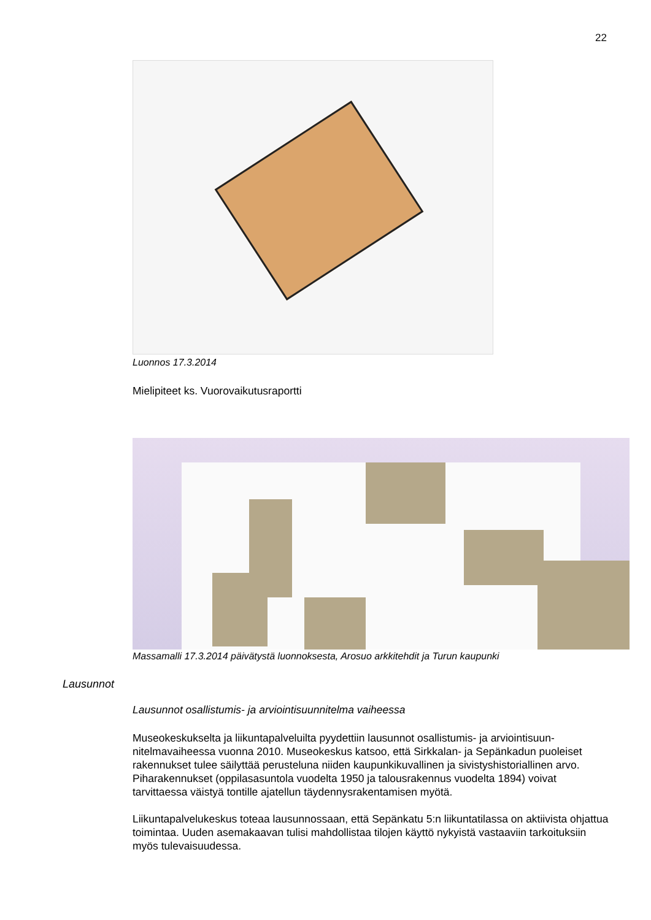22
Luonnos 17.3.2014
Mielipiteet ks. Vuorovaikutusraportti
Massamalli 17.3.2014 päivätystä luonnoksesta, Arosuo arkkitehdit ja Turun kaupunki
Lausunnot
Lausunnot osallistumis- ja arviointisuunnitelma vaiheessa
Museokeskukselta ja liikuntapalveluilta pyydettiin lausunnot osallistumis- ja arviointisuun­nitelmavaiheessa vuonna 2010. Museokeskus katsoo, että Sirkkalan- ja Sepänkadun puoleiset rakennukset tulee säilyttää perusteluna niiden kaupunkikuvallinen ja sivistyshis­toriallinen arvo. Piharakennukset (oppilasasuntola vuodelta 1950 ja talousrakennus vuo­delta 1894) voivat tarvittaessa väistyä tontille ajatellun täydennysrakentamisen myötä.
Liikuntapalvelukeskus toteaa lausunnossaan, että Sepänkatu 5:n liikuntatilassa on aktii­vista ohjattua toimintaa. Uuden asemakaavan tulisi mahdollistaa tilojen käyttö nykyistä vastaaviin tarkoituksiin myös tulevaisuudessa.